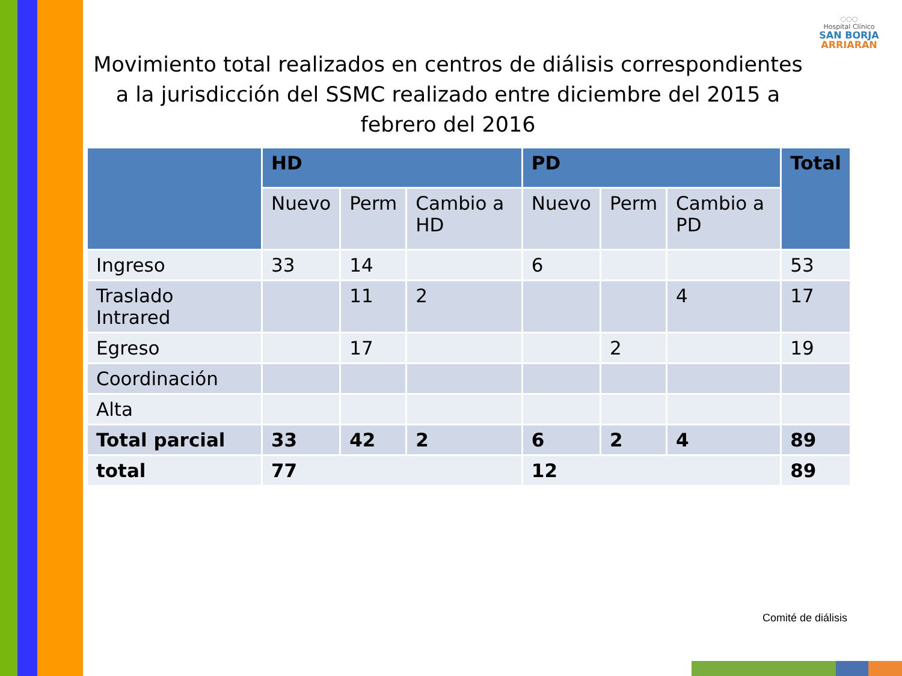◌◌◌
Hospital Clínico
SAN BORJA
ARRIARAN
Movimiento total realizados en centros de diálisis correspondientes a la jurisdicción del SSMC realizado entre diciembre del 2015 a febrero del 2016
| | HD | | | PD | | | Total |
| --- | --- | --- | --- | --- | --- | --- | --- |
| | Nuevo | Perm | Cambio a HD | Nuevo | Perm | Cambio a PD | |
| Ingreso | 33 | 14 | | 6 | | | 53 |
| Traslado Intrared | | 11 | 2 | | | 4 | 17 |
| Egreso | | 17 | | | 2 | | 19 |
| Coordinación | | | | | | | |
| Alta | | | | | | | |
| Total parcial | 33 | 42 | 2 | 6 | 2 | 4 | 89 |
| total | 77 | | | 12 | | | 89 |
Comité de diálisis